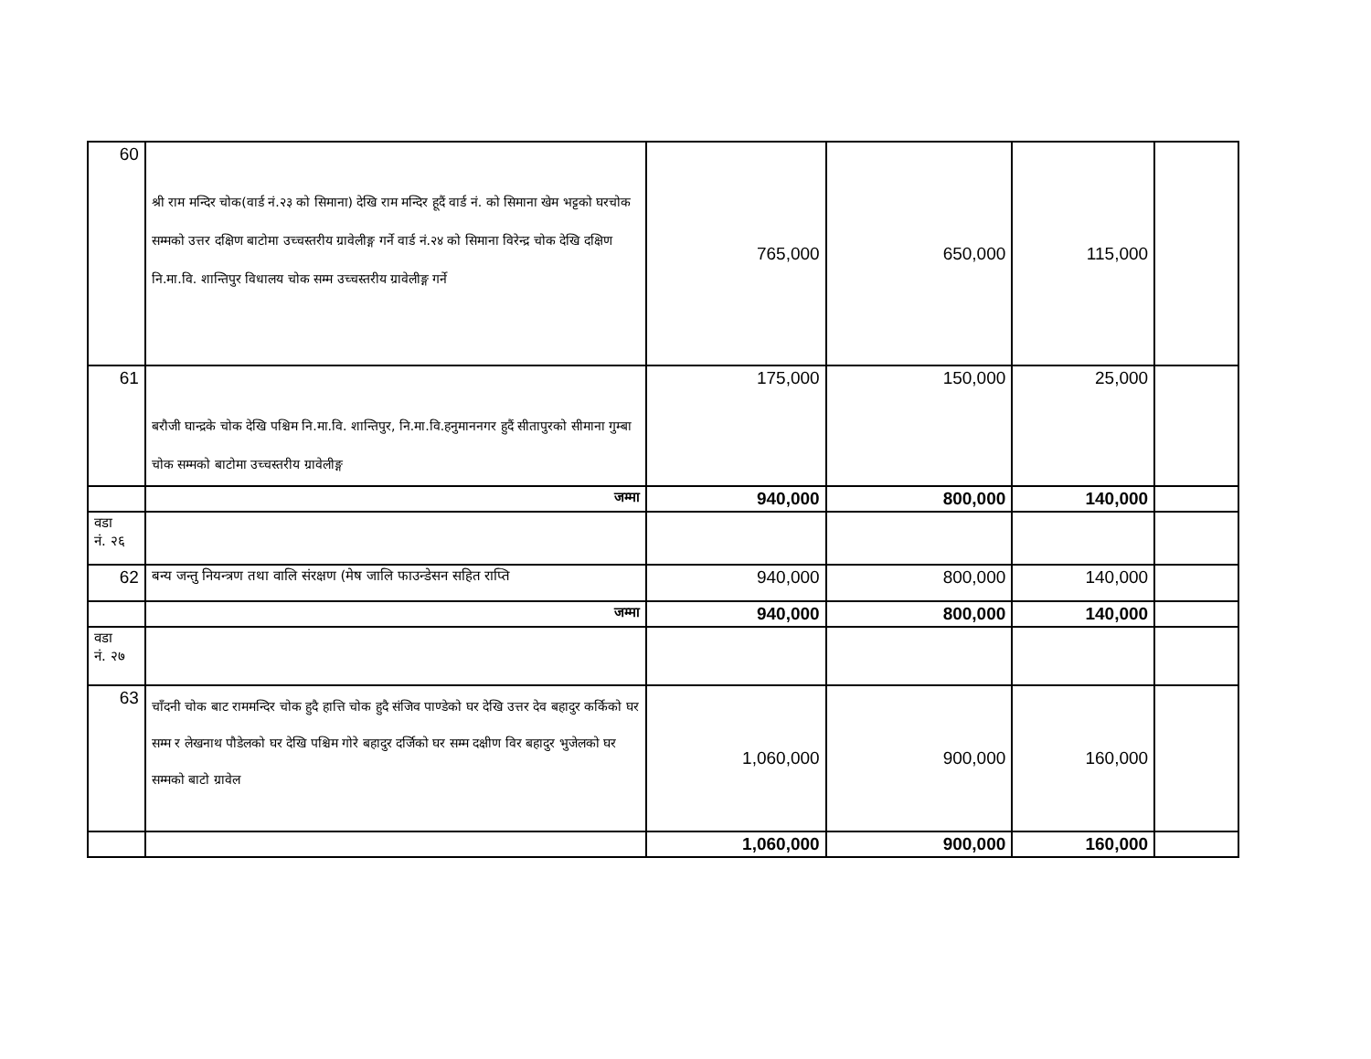| 60 | श्री राम मन्दिर चोक(वार्ड नं.२३ को सिमाना) देखि राम मन्दिर हूदैं वार्ड नं. को सिमाना खेम भट्टको घरचोक सम्मको उत्तर दक्षिण बाटोमा उच्चस्तरीय ग्रावेलीङ्ग गर्ने वार्ड नं.२४ को सिमाना विरेन्द्र चोक देखि दक्षिण नि.मा.वि. शान्तिपुर विधालय चोक सम्म उच्चस्तरीय ग्रावेलीङ्ग गर्ने | 765,000 | 650,000 | 115,000 | |
| 61 | बरौजी घान्द्रके चोक देखि पश्चिम नि.मा.वि. शान्तिपुर, नि.मा.वि.हनुमाननगर हुदैं सीतापुरको सीमाना गुम्बा चोक सम्मको बाटोमा उच्चस्तरीय ग्रावेलीङ्ग | 175,000 | 150,000 | 25,000 | |
| | जम्मा | 940,000 | 800,000 | 140,000 | |
| वडा नं. २६ | | | | | |
| 62 | बन्य जन्तु नियन्त्रण तथा वालि संरक्षण (मेष जालि फाउन्डेसन सहित राप्ति | 940,000 | 800,000 | 140,000 | |
| | जम्मा | 940,000 | 800,000 | 140,000 | |
| वडा नं. २७ | | | | | |
| 63 | चाँदनी चोक बाट राममन्दिर चोक हुदै हात्ति चोक हुदै संजिव पाण्डेको घर देखि उत्तर देव बहादुर कर्किको घर सम्म र लेखनाथ पौडेलको घर देखि पश्चिम गोरे बहादुर दर्जिको घर सम्म दक्षीण विर बहादुर भुजेलको घर सम्मको बाटो ग्रावेल | 1,060,000 | 900,000 | 160,000 | |
| | | 1,060,000 | 900,000 | 160,000 | |